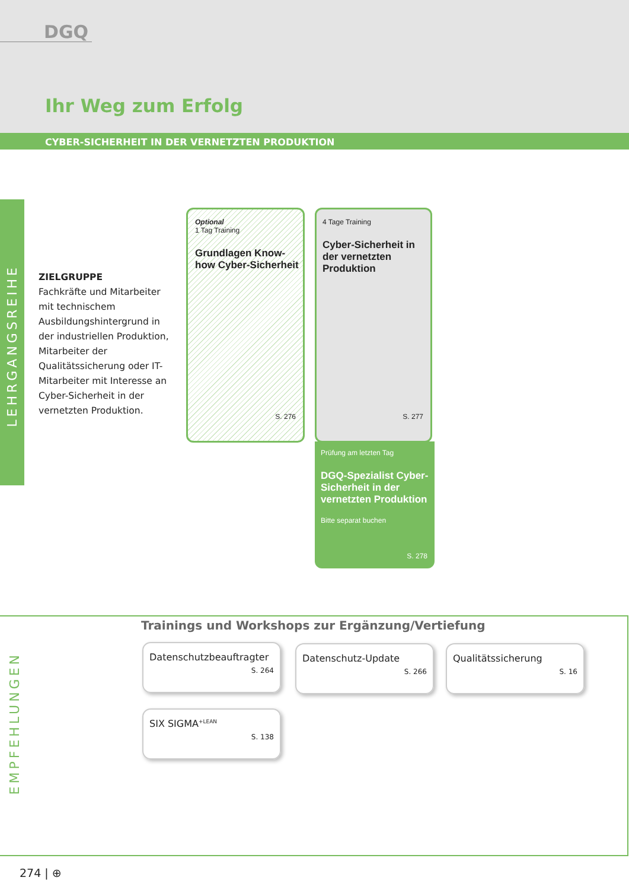DGQ
Ihr Weg zum Erfolg
CYBER-SICHERHEIT IN DER VERNETZTEN PRODUKTION
LEHRGANGSREIHE
ZIELGRUPPE
Fachkräfte und Mitarbeiter mit technischem Ausbildungshintergrund in der industriellen Produktion, Mitarbeiter der Qualitätssicherung oder IT-Mitarbeiter mit Interesse an Cyber-Sicherheit in der vernetzten Produktion.
Optional
1 Tag Training
Grundlagen Know-how Cyber-Sicherheit
S. 276
4 Tage Training
Cyber-Sicherheit in der vernetzten Produktion
S. 277
Prüfung am letzten Tag
DGQ-Spezialist Cyber-Sicherheit in der vernetzten Produktion
Bitte separat buchen
S. 278
EMPFEHLUNGEN
Trainings und Workshops zur Ergänzung/Vertiefung
Datenschutzbeauftragter
S. 264
Datenschutz-Update
S. 266
Qualitätssicherung
S. 16
SIX SIGMA<sup>+LEAN</sup>
S. 138
274 | ⊕